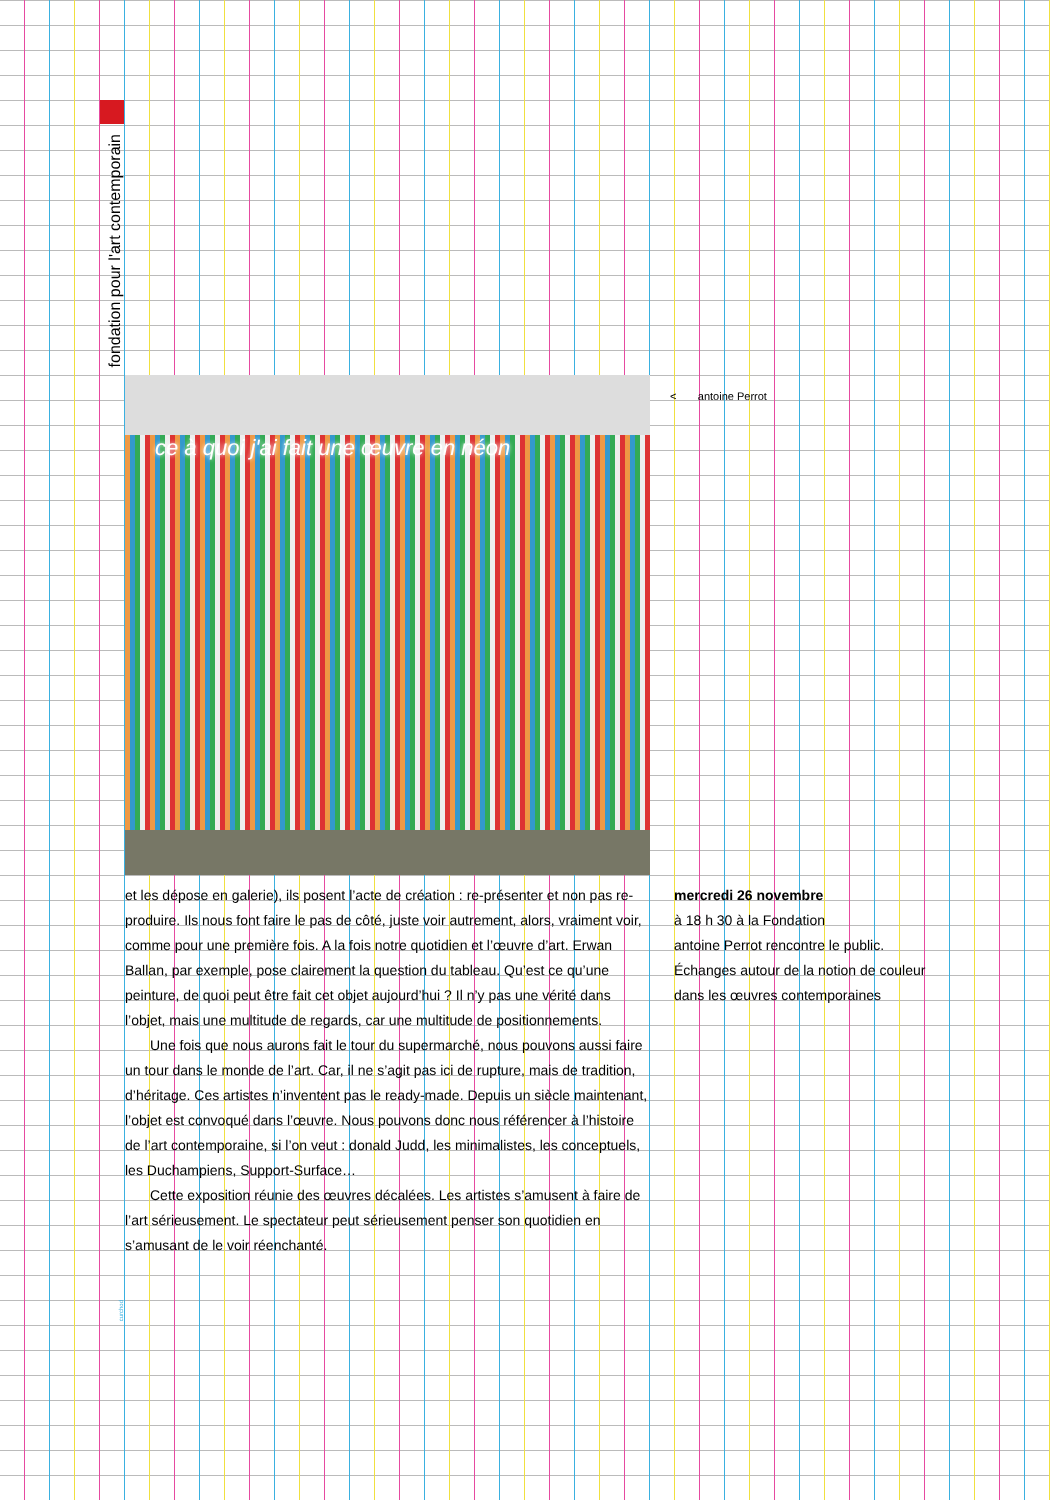fondation pour l'art contemporain
ce à quoi j'ai fait une œuvre en néon
< antoine Perrot
et les dépose en galerie), ils posent l’acte de création : re-présenter et non pas re-produire. Ils nous font faire le pas de côté, juste voir autrement, alors, vraiment voir, comme pour une première fois. A la fois notre quotidien et l’œuvre d’art. Erwan Ballan, par exemple, pose clairement la question du tableau. Qu’est ce qu’une peinture, de quoi peut être fait cet objet aujourd’hui ? Il n’y pas une vérité dans l’objet, mais une multitude de regards, car une multitude de positionnements.
Une fois que nous aurons fait le tour du supermarché, nous pouvons aussi faire un tour dans le monde de l’art. Car, il ne s’agit pas ici de rupture, mais de tradition, d’héritage. Ces artistes n’inventent pas le ready-made. Depuis un siècle maintenant, l’objet est convoqué dans l’œuvre. Nous pouvons donc nous référencer à l’histoire de l’art contemporaine, si l’on veut : donald Judd, les minimalistes, les conceptuels, les Duchampiens, Support-Surface…
Cette exposition réunie des œuvres décalées. Les artistes s’amusent à faire de l’art sérieusement. Le spectateur peut sérieusement penser son quotidien en s’amusant de le voir réenchanté.
mercredi 26 novembre
à 18 h 30 à la Fondation
antoine Perrot rencontre le public.
Échanges autour de la notion de couleur
dans les œuvres contemporaines
curchod